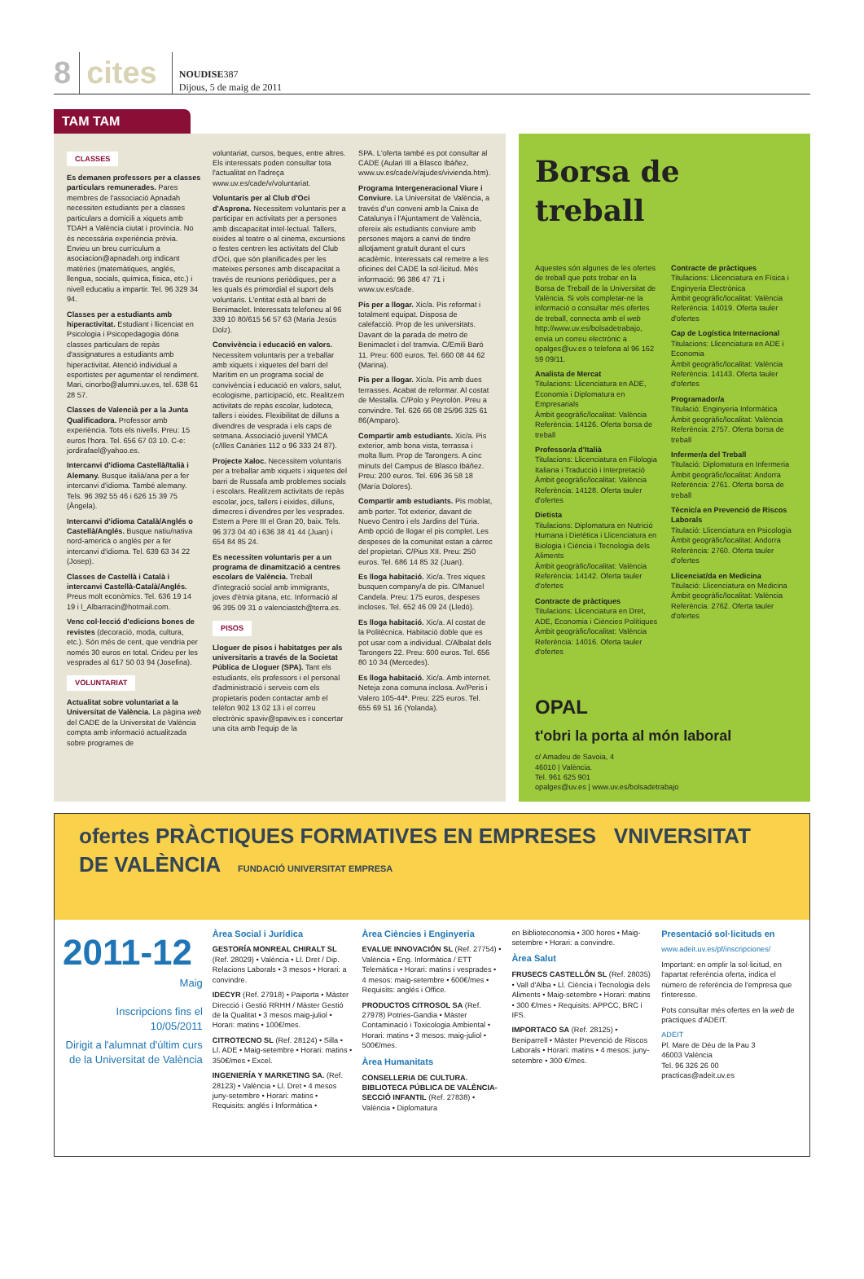8 cites NOUDISE387
Dijous, 5 de maig de 2011
TAM TAM
CLASSES
Es demanen professors per a classes particulars remunerades. Pares membres de l'associació Apnadah necessiten estudiants per a classes particulars a domicili a xiquets amb TDAH a València ciutat i província. No és necessària experiència prèvia. Envieu un breu currículum a asociacion@apnadah.org indicant matèries (matemàtiques, anglés, llengua, socials, química, física, etc.) i nivell educatiu a impartir. Tel. 96 329 34 94.
Classes per a estudiants amb hiperactivitat. Estudiant i llicenciat en Psicologia i Psicopedagogia dóna classes particulars de repàs d'assignatures a estudiants amb hiperactivitat. Atenció individual a esportistes per agumentar el rendiment. Mari, cinorbo@alumni.uv.es, tel. 638 61 28 57.
Classes de Valencià per a la Junta Qualificadora. Professor amb experiència. Tots els nivells. Preu: 15 euros l'hora. Tel. 656 67 03 10. C-e: jordirafael@yahoo.es.
Intercanvi d'idioma Castellà/Italià i Alemany. Busque italià/ana per a fer intercanvi d'idioma. També alemany. Tels. 96 392 55 46 i 626 15 39 75 (Àngela).
Intercanvi d'idioma Català/Anglés o Castellà/Anglés. Busque natiu/nativa nord-americà o anglés per a fer intercanvi d'idioma. Tel. 639 63 34 22 (Josep).
Classes de Castellà i Català i intercanvi Castellà-Català/Anglés. Preus molt econòmics. Tel. 636 19 14 19 i l_Albarracin@hotmail.com.
Venc col·lecció d'edicions bones de revistes (decoració, moda, cultura, etc.). Són més de cent, que vendria per només 30 euros en total. Crideu per les vesprades al 617 50 03 94 (Josefina).
VOLUNTARIAT
Actualitat sobre voluntariat a la Universitat de València. La pàgina web del CADE de la Universitat de València compta amb informació actualitzada sobre programes de
voluntariat, cursos, beques, entre altres. Els interessats poden consultar tota l'actualitat en l'adreça www.uv.es/cade/v/voluntariat.
Voluntaris per al Club d'Oci d'Asprona. Necessitem voluntaris per a participar en activitats per a persones amb discapacitat intel·lectual. Tallers, eixides al teatre o al cinema, excursions o festes centren les activitats del Club d'Oci, que són planificades per les mateixes persones amb discapacitat a través de reunions periòdiques, per a les quals és primordial el suport dels voluntaris. L'entitat està al barri de Benimaclet. Interessats telefoneu al 96 339 10 80/615 56 57 63 (Maria Jesús Dolz).
Convivència i educació en valors. Necessitem voluntaris per a treballar amb xiquets i xiquetes del barri del Marítim en un programa social de convivència i educació en valors, salut, ecologisme, participació, etc. Realitzem activitats de repàs escolar, ludoteca, tallers i eixides. Flexibilitat de dilluns a divendres de vesprada i els caps de setmana. Associació juvenil YMCA (c/Illes Canàries 112 o 96 333 24 87).
Projecte Xaloc. Necessitem voluntaris per a treballar amb xiquets i xiquetes del barri de Russafa amb problemes socials i escolars. Realitzem activitats de repàs escolar, jocs, tallers i eixides, dilluns, dimecres i divendres per les vesprades. Estem a Pere III el Gran 20, baix. Tels. 96 373 04 40 i 636 38 41 44 (Juan) i 654 84 85 24.
Es necessiten voluntaris per a un programa de dinamització a centres escolars de València. Treball d'integració social amb immigrants, joves d'ètnia gitana, etc. Informació al 96 395 09 31 o valenciastch@terra.es.
PISOS
Lloguer de pisos i habitatges per als universitaris a través de la Societat Pública de Lloguer (SPA). Tant els estudiants, els professors i el personal d'administració i serveis com els propietaris poden contactar amb el telèfon 902 13 02 13 i el correu electrònic spaviv@spaviv.es i concertar una cita amb l'equip de la
SPA. L'oferta també es pot consultar al CADE (Aulari III a Blasco Ibáñez, www.uv.es/cade/v/ajudes/vivienda.htm).
Programa Intergeneracional Viure i Conviure. La Universitat de València, a través d'un conveni amb la Caixa de Catalunya i l'Ajuntament de València, ofereix als estudiants conviure amb persones majors a canvi de tindre allotjament gratuït durant el curs acadèmic. Interessats cal remetre a les oficines del CADE la sol·licitud. Més informació: 96 386 47 71 i www.uv.es/cade.
Pis per a llogar. Xic/a. Pis reformat i totalment equipat. Disposa de calefacció. Prop de les universitats. Davant de la parada de metro de Benimaclet i del tramvia. C/Emili Baró 11. Preu: 600 euros. Tel. 660 08 44 62 (Marina).
Pis per a llogar. Xic/a. Pis amb dues terrasses. Acabat de reformar. Al costat de Mestalla. C/Polo y Peyrolón. Preu a convindre. Tel. 626 66 08 25/96 325 61 86(Amparo).
Compartir amb estudiants. Xic/a. Pis exterior, amb bona vista, terrassa i molta llum. Prop de Tarongers. A cinc minuts del Campus de Blasco Ibáñez. Preu: 200 euros. Tel. 696 36 58 18 (María Dolores).
Compartir amb estudiants. Pis moblat, amb porter. Tot exterior, davant de Nuevo Centro i els Jardins del Túria. Amb opció de llogar el pis complet. Les despeses de la comunitat estan a càrrec del propietari. C/Pius XII. Preu: 250 euros. Tel. 686 14 85 32 (Juan).
Es lloga habitació. Xic/a. Tres xiques busquen company/a de pis. C/Manuel Candela. Preu: 175 euros, despeses incloses. Tel. 652 46 09 24 (Lledó).
Es lloga habitació. Xic/a. Al costat de la Politècnica. Habitació doble que es pot usar com a individual. C/Albalat dels Tarongers 22. Preu: 600 euros. Tel. 656 80 10 34 (Mercedes).
Es lloga habitació. Xic/a. Amb internet. Neteja zona comuna inclosa. Av/Peris i Valero 105-44ª. Preu: 225 euros. Tel. 655 69 51 16 (Yolanda).
Borsa de treball
Aquestes són algunes de les ofertes de treball que pots trobar en la Borsa de Treball de la Universitat de València. Si vols completar-ne la informació o consultar més ofertes de treball, connecta amb el web http://www.uv.es/bolsadetrabajo, envia un correu electrònic a opalges@uv.es o telefona al 96 162 59 09/11.
Analista de Mercat
Titulacions: Llicenciatura en ADE, Economia i Diplomatura en Empresarials
Àmbit geogràfic/localitat: València
Referència: 14126. Oferta borsa de treball
Professor/a d'Italià
Titulacions: Llicenciatura en Filologia Italiana i Traducció i Interpretació
Àmbit geogràfic/localitat: València
Referència: 14128. Oferta tauler d'ofertes
Dietista
Titulacions: Diplomatura en Nutrició Humana i Dietètica i Llicenciatura en Biologia i Ciència i Tecnologia dels Aliments
Àmbit geogràfic/localitat: València
Referència: 14142. Oferta tauler d'ofertes
Contracte de pràctiques
Titulacions: Llicenciatura en Dret, ADE, Economia i Ciències Polítiques
Àmbit geogràfic/localitat: València
Referència: 14016. Oferta tauler d'ofertes
Contracte de pràctiques
Titulacions: Llicenciatura en Física i Enginyeria Electrònica
Àmbit geogràfic/localitat: València
Referència: 14019. Oferta tauler d'ofertes
Cap de Logística Internacional
Titulacions: Llicenciatura en ADE i Economia
Àmbit geogràfic/localitat: València
Referència: 14143. Oferta tauler d'ofertes
Programador/a
Titulació: Enginyeria Informàtica
Àmbit geogràfic/localitat: València
Referència: 2757. Oferta borsa de treball
Infermer/a del Treball
Titulació: Diplomatura en Infermeria
Àmbit geogràfic/localitat: Andorra
Referència: 2761. Oferta borsa de treball
Tècnic/a en Prevenció de Riscos Laborals
Titulació: Llicenciatura en Psicologia
Àmbit geogràfic/localitat: Andorra
Referència: 2760. Oferta tauler d'ofertes
Llicenciat/da en Medicina
Titulació: Llicenciatura en Medicina
Àmbit geogràfic/localitat: València
Referència: 2762. Oferta tauler d'ofertes
OPAL
t'obri la porta al món laboral
c/ Amadeu de Savoia, 4
46010 | València.
Tel. 961 625 901
opalges@uv.es | www.uv.es/bolsadetrabajo
ofertes PRÀCTIQUES FORMATIVES EN EMPRESES VNIVERSITAT DE VALÈNCIA FUNDACIÓ UNIVERSITAT EMPRESA
2011-12
Maig
Inscripcions fins el 10/05/2011
Dirigit a l'alumnat d'últim curs de la Universitat de València
Àrea Social i Jurídica
GESTORÍA MONREAL CHIRALT SL (Ref. 28029) • València • Ll. Dret / Dip. Relacions Laborals • 3 mesos • Horari: a convindre.
IDECYR (Ref. 27918) • Paiporta • Màster Direcció i Gestió RRHH / Màster Gestió de la Qualitat • 3 mesos maig-juliol • Horari: matins • 100€/mes.
CITROTECNO SL (Ref. 28124) • Silla • Ll. ADE • Maig-setembre • Horari: matins • 350€/mes • Excel.
INGENIERÍA Y MARKETING SA. (Ref. 28123) • València • Ll. Dret • 4 mesos juny-setembre • Horari: matins • Requisits: anglés i Informàtica •
Àrea Ciències i Enginyeria
EVALUE INNOVACIÓN SL (Ref. 27754) • València • Eng. Informàtica / ETT Telemàtica • Horari: matins i vesprades • 4 mesos: maig-setembre • 600€/mes • Requisits: anglés i Office.
PRODUCTOS CITROSOL SA (Ref. 27978) Potries-Gandia • Màster Contaminació i Toxicologia Ambiental • Horari: matins • 3 mesos: maig-juliol • 500€/mes.
Àrea Humanitats
CONSELLERIA DE CULTURA. BIBLIOTECA PÚBLICA DE VALÈNCIA-SECCIÓ INFANTIL (Ref. 27838) • València • Diplomatura
en Biblioteconomia • 300 hores • Maig-setembre • Horari: a convindre.
Àrea Salut
FRUSECS CASTELLÓN SL (Ref. 28035) • Vall d'Alba • Ll. Ciència i Tecnologia dels Aliments • Maig-setembre • Horari: matins • 300 €/mes • Requisits: APPCC, BRC i IFS.
IMPORTACO SA (Ref. 28125) • Beniparrell • Màster Prevenció de Riscos Laborals • Horari: matins • 4 mesos: juny-setembre • 300 €/mes.
Presentació sol·licituds en
www.adeit.uv.es/pf/inscripciones/
Important: en omplir la sol·licitud, en l'apartat referència oferta, indica el número de referència de l'empresa que t'interesse.
Pots consultar més ofertes en la web de pràctiques d'ADEIT.
ADEIT
Pl. Mare de Déu de la Pau 3
46003 València
Tel. 96 326 26 00
practicas@adeit.uv.es